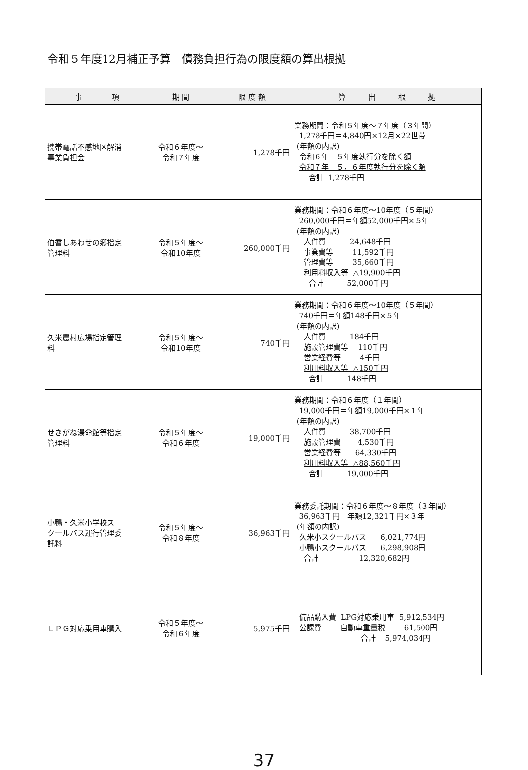令和５年度12月補正予算　債務負担行為の限度額の算出根拠
| 事 項 | 期 間 | 限 度 額 | 算 出 根 拠 |
| --- | --- | --- | --- |
| 携帯電話不感地区解消 事業負担金 | 令和６年度～ 令和７年度 | 1,278千円 | 業務期間：令和５年度～７年度（３年間） 1,278千円＝4,840円×12月×22世帯 (年額の内訳) 令和６年 ５年度執行分を除く額 令和７年 ５，６年度執行分を除く額 合計 1,278千円 |
| 伯耆しあわせの郷指定 管理料 | 令和５年度～ 令和10年度 | 260,000千円 | 業務期間：令和６年度～10年度（５年間） 260,000千円＝年額52,000千円×５年 (年額の内訳) 人件費 24,648千円 事業費等 11,592千円 管理費等 35,660千円 利用料収入等 △19,900千円 合計 52,000千円 |
| 久米農村広場指定管理 料 | 令和５年度～ 令和10年度 | 740千円 | 業務期間：令和６年度～10年度（５年間） 740千円＝年額148千円×５年 (年額の内訳) 人件費 184千円 施設管理費等 110千円 営業経費等 4千円 利用料収入等 △150千円 合計 148千円 |
| せきがね湯命館等指定 管理料 | 令和５年度～ 令和６年度 | 19,000千円 | 業務期間：令和６年度（１年間） 19,000千円＝年額19,000千円×１年 (年額の内訳) 人件費 38,700千円 施設管理費 4,530千円 営業経費等 64,330千円 利用料収入等 △88,560千円 合計 19,000千円 |
| 小鴨・久米小学校ス クールバス運行管理委 託料 | 令和５年度～ 令和８年度 | 36,963千円 | 業務委託期間：令和６年度～８年度（３年間） 36,963千円＝年額12,321千円×３年 (年額の内訳) 久米小スクールバス 6,021,774円 小鴨小スクールバス 6,298,908円 合計 12,320,682円 |
| ＬＰＧ対応乗用車購入 | 令和５年度～ 令和６年度 | 5,975千円 | 備品購入費 LPG対応乗用車 5,912,534円 公課費 自動車重量税 61,500円 合計 5,974,034円 |
37